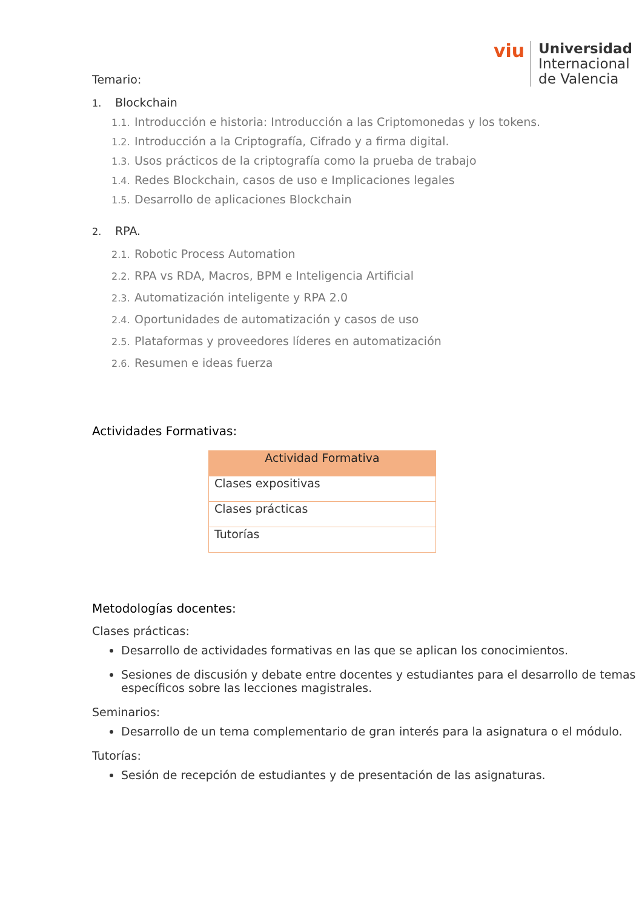viu
Universidad
Internacional
de Valencia
Temario:
1. Blockchain
1.1. Introducción e historia: Introducción a las Criptomonedas y los tokens.
1.2. Introducción a la Criptografía, Cifrado y a firma digital.
1.3. Usos prácticos de la criptografía como la prueba de trabajo
1.4. Redes Blockchain, casos de uso e Implicaciones legales
1.5. Desarrollo de aplicaciones Blockchain
2. RPA.
2.1. Robotic Process Automation
2.2. RPA vs RDA, Macros, BPM e Inteligencia Artificial
2.3. Automatización inteligente y RPA 2.0
2.4. Oportunidades de automatización y casos de uso
2.5. Plataformas y proveedores líderes en automatización
2.6. Resumen e ideas fuerza
Actividades Formativas:
| Actividad Formativa |
| --- |
| Clases expositivas |
| Clases prácticas |
| Tutorías |
Metodologías docentes:
Clases prácticas:
Desarrollo de actividades formativas en las que se aplican los conocimientos.
Sesiones de discusión y debate entre docentes y estudiantes para el desarrollo de temas específicos sobre las lecciones magistrales.
Seminarios:
Desarrollo de un tema complementario de gran interés para la asignatura o el módulo.
Tutorías:
Sesión de recepción de estudiantes y de presentación de las asignaturas.